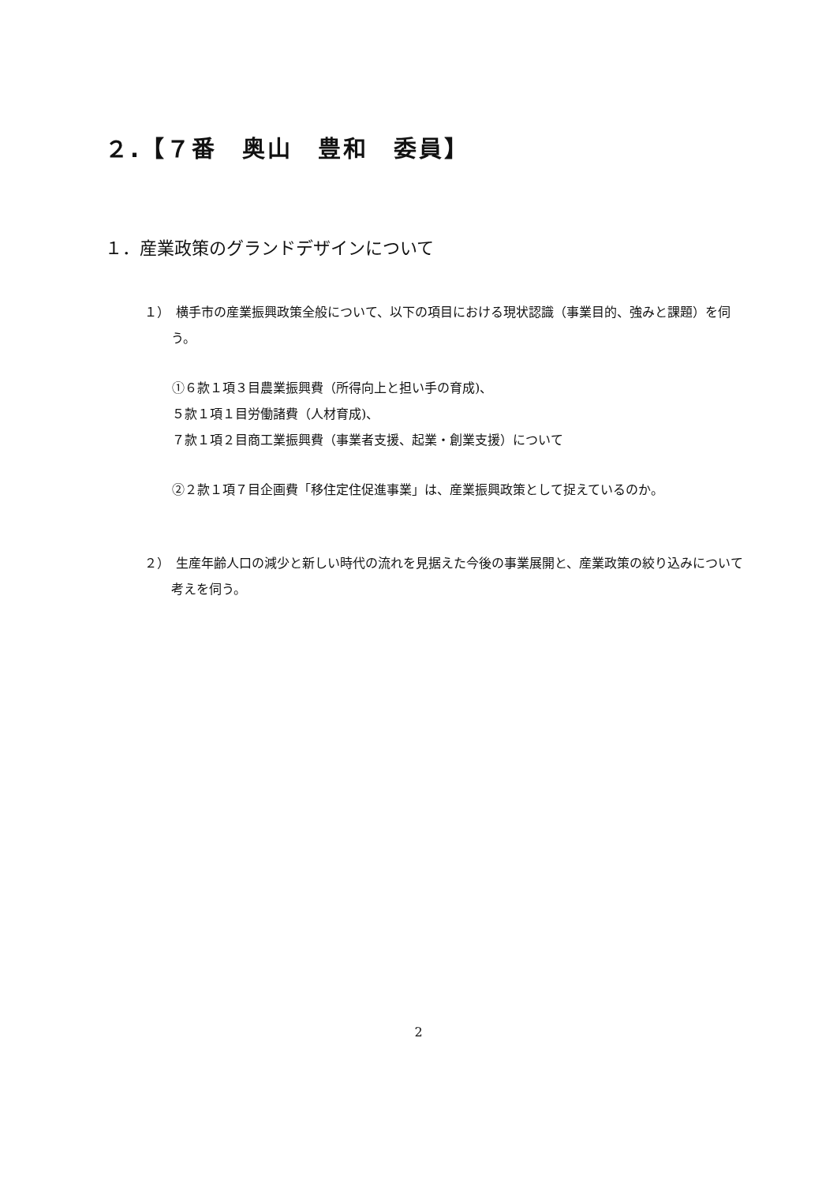２.【７番　奥山　豊和　委員】
１．産業政策のグランドデザインについて
１）　横手市の産業振興政策全般について、以下の項目における現状認識（事業目的、強みと課題）を伺う。
①６款１項３目農業振興費（所得向上と担い手の育成)、
５款１項１目労働諸費（人材育成)、
７款１項２目商工業振興費（事業者支援、起業・創業支援）について
②２款１項７目企画費「移住定住促進事業」は、産業振興政策として捉えているのか。
２）　生産年齢人口の減少と新しい時代の流れを見据えた今後の事業展開と、産業政策の絞り込みについて考えを伺う。
2